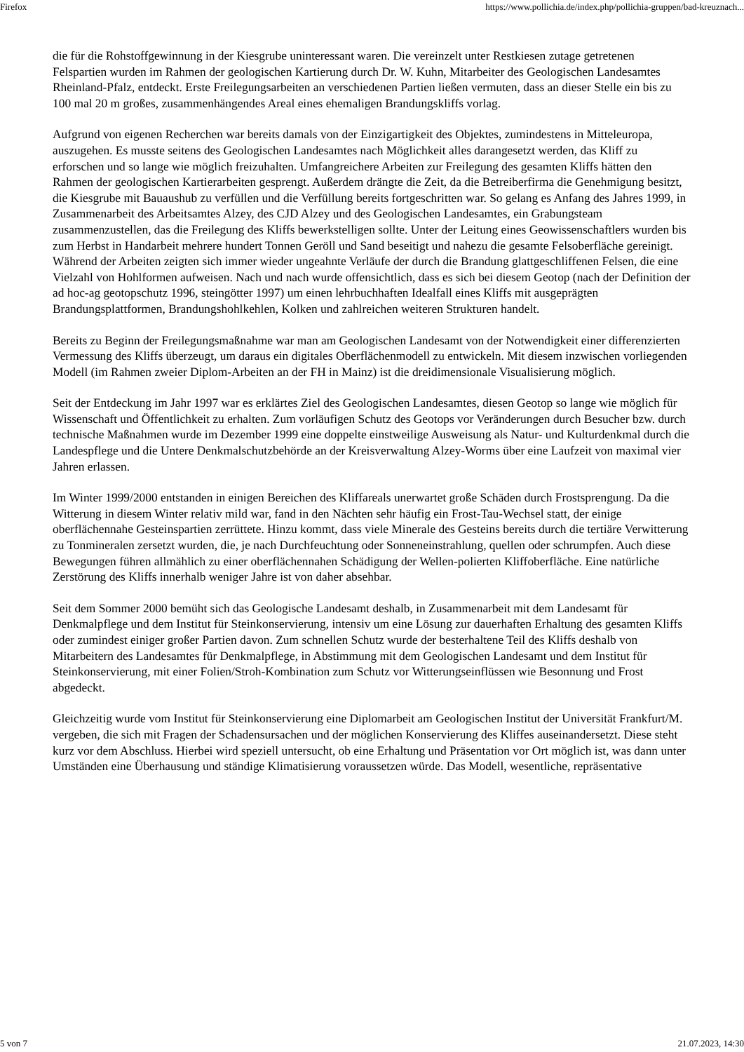Firefox https://www.pollichia.de/index.php/pollichia-gruppen/bad-kreuznach...
die für die Rohstoffgewinnung in der Kiesgrube uninteressant waren. Die vereinzelt unter Restkiesen zutage getretenen Felspartien wurden im Rahmen der geologischen Kartierung durch Dr. W. Kuhn, Mitarbeiter des Geologischen Landesamtes Rheinland-Pfalz, entdeckt. Erste Freilegungsarbeiten an verschiedenen Partien ließen vermuten, dass an dieser Stelle ein bis zu 100 mal 20 m großes, zusammenhängendes Areal eines ehemaligen Brandungskliffs vorlag.
Aufgrund von eigenen Recherchen war bereits damals von der Einzigartigkeit des Objektes, zumindestens in Mitteleuropa, auszugehen. Es musste seitens des Geologischen Landesamtes nach Möglichkeit alles darangesetzt werden, das Kliff zu erforschen und so lange wie möglich freizuhalten. Umfangreichere Arbeiten zur Freilegung des gesamten Kliffs hätten den Rahmen der geologischen Kartierarbeiten gesprengt. Außerdem drängte die Zeit, da die Betreiberfirma die Genehmigung besitzt, die Kiesgrube mit Bauaushub zu verfüllen und die Verfüllung bereits fortgeschritten war. So gelang es Anfang des Jahres 1999, in Zusammenarbeit des Arbeitsamtes Alzey, des CJD Alzey und des Geologischen Landesamtes, ein Grabungsteam zusammenzustellen, das die Freilegung des Kliffs bewerkstelligen sollte. Unter der Leitung eines Geowissenschaftlers wurden bis zum Herbst in Handarbeit mehrere hundert Tonnen Geröll und Sand beseitigt und nahezu die gesamte Felsoberfläche gereinigt. Während der Arbeiten zeigten sich immer wieder ungeahnte Verläufe der durch die Brandung glattgeschliffenen Felsen, die eine Vielzahl von Hohlformen aufweisen. Nach und nach wurde offensichtlich, dass es sich bei diesem Geotop (nach der Definition der ad hoc-ag geotopschutz 1996, steingötter 1997) um einen lehrbuchhaften Idealfall eines Kliffs mit ausgeprägten Brandungsplattformen, Brandungshohlkehlen, Kolken und zahlreichen weiteren Strukturen handelt.
Bereits zu Beginn der Freilegungsmaßnahme war man am Geologischen Landesamt von der Notwendigkeit einer differenzierten Vermessung des Kliffs überzeugt, um daraus ein digitales Oberflächenmodell zu entwickeln. Mit diesem inzwischen vorliegenden Modell (im Rahmen zweier Diplom-Arbeiten an der FH in Mainz) ist die dreidimensionale Visualisierung möglich.
Seit der Entdeckung im Jahr 1997 war es erklärtes Ziel des Geologischen Landesamtes, diesen Geotop so lange wie möglich für Wissenschaft und Öffentlichkeit zu erhalten. Zum vorläufigen Schutz des Geotops vor Veränderungen durch Besucher bzw. durch technische Maßnahmen wurde im Dezember 1999 eine doppelte einstweilige Ausweisung als Natur- und Kulturdenkmal durch die Landespflege und die Untere Denkmalschutzbehörde an der Kreisverwaltung Alzey-Worms über eine Laufzeit von maximal vier Jahren erlassen.
Im Winter 1999/2000 entstanden in einigen Bereichen des Kliffareals unerwartet große Schäden durch Frostsprengung. Da die Witterung in diesem Winter relativ mild war, fand in den Nächten sehr häufig ein Frost-Tau-Wechsel statt, der einige oberflächennahe Gesteinspartien zerrüttete. Hinzu kommt, dass viele Minerale des Gesteins bereits durch die tertiäre Verwitterung zu Tonmineralen zersetzt wurden, die, je nach Durchfeuchtung oder Sonneneinstrahlung, quellen oder schrumpfen. Auch diese Bewegungen führen allmählich zu einer oberflächennahen Schädigung der Wellen-polierten Kliffoberfläche. Eine natürliche Zerstörung des Kliffs innerhalb weniger Jahre ist von daher absehbar.
Seit dem Sommer 2000 bemüht sich das Geologische Landesamt deshalb, in Zusammenarbeit mit dem Landesamt für Denkmalpflege und dem Institut für Steinkonservierung, intensiv um eine Lösung zur dauerhaften Erhaltung des gesamten Kliffs oder zumindest einiger großer Partien davon. Zum schnellen Schutz wurde der besterhaltene Teil des Kliffs deshalb von Mitarbeitern des Landesamtes für Denkmalpflege, in Abstimmung mit dem Geologischen Landesamt und dem Institut für Steinkonservierung, mit einer Folien/Stroh-Kombination zum Schutz vor Witterungseinflüssen wie Besonnung und Frost abgedeckt.
Gleichzeitig wurde vom Institut für Steinkonservierung eine Diplomarbeit am Geologischen Institut der Universität Frankfurt/M. vergeben, die sich mit Fragen der Schadensursachen und der möglichen Konservierung des Kliffes auseinandersetzt. Diese steht kurz vor dem Abschluss. Hierbei wird speziell untersucht, ob eine Erhaltung und Präsentation vor Ort möglich ist, was dann unter Umständen eine Überhausung und ständige Klimatisierung voraussetzen würde. Das Modell, wesentliche, repräsentative
5 von 7 21.07.2023, 14:30